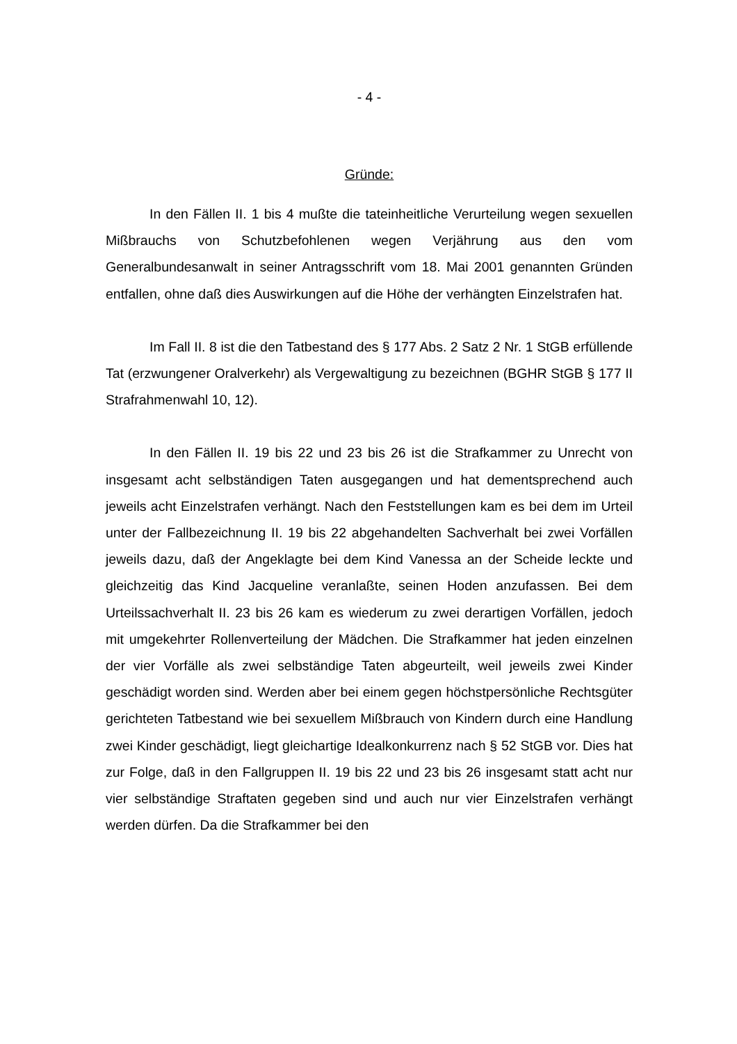- 4 -
Gründe:
In den Fällen II. 1 bis 4 mußte die tateinheitliche Verurteilung wegen sexuellen Mißbrauchs von Schutzbefohlenen wegen Verjährung aus den vom Generalbundesanwalt in seiner Antragsschrift vom 18. Mai 2001 genannten Gründen entfallen, ohne daß dies Auswirkungen auf die Höhe der verhängten Einzelstrafen hat.
Im Fall II. 8 ist die den Tatbestand des § 177 Abs. 2 Satz 2 Nr. 1 StGB erfüllende Tat (erzwungener Oralverkehr) als Vergewaltigung zu bezeichnen (BGHR StGB § 177 II Strafrahmenwahl 10, 12).
In den Fällen II. 19 bis 22 und 23 bis 26 ist die Strafkammer zu Unrecht von insgesamt acht selbständigen Taten ausgegangen und hat dementsprechend auch jeweils acht Einzelstrafen verhängt. Nach den Feststellungen kam es bei dem im Urteil unter der Fallbezeichnung II. 19 bis 22 abgehandelten Sachverhalt bei zwei Vorfällen jeweils dazu, daß der Angeklagte bei dem Kind Vanessa an der Scheide leckte und gleichzeitig das Kind Jacqueline veranlaßte, seinen Hoden anzufassen. Bei dem Urteilssachverhalt II. 23 bis 26 kam es wiederum zu zwei derartigen Vorfällen, jedoch mit umgekehrter Rollenverteilung der Mädchen. Die Strafkammer hat jeden einzelnen der vier Vorfälle als zwei selbständige Taten abgeurteilt, weil jeweils zwei Kinder geschädigt worden sind. Werden aber bei einem gegen höchstpersönliche Rechtsgüter gerichteten Tatbestand wie bei sexuellem Mißbrauch von Kindern durch eine Handlung zwei Kinder geschädigt, liegt gleichartige Idealkonkurrenz nach § 52 StGB vor. Dies hat zur Folge, daß in den Fallgruppen II. 19 bis 22 und 23 bis 26 insgesamt statt acht nur vier selbständige Straftaten gegeben sind und auch nur vier Einzelstrafen verhängt werden dürfen. Da die Strafkammer bei den